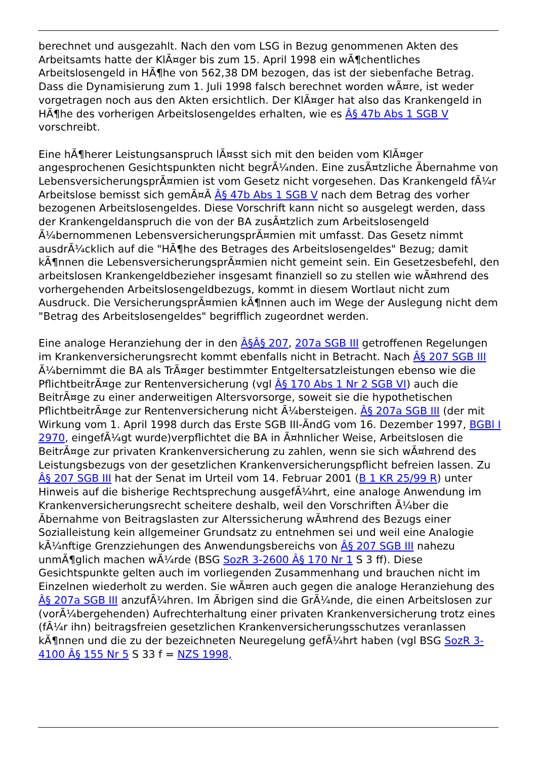berechnet und ausgezahlt. Nach den vom LSG in Bezug genommenen Akten des Arbeitsamts hatte der KlÃ¤ger bis zum 15. April 1998 ein wÃ¶chentliches Arbeitslosengeld in HÃ¶he von 562,38 DM bezogen, das ist der siebenfache Betrag. Dass die Dynamisierung zum 1. Juli 1998 falsch berechnet worden wÃ¤re, ist weder vorgetragen noch aus den Akten ersichtlich. Der KlÃ¤ger hat also das Krankengeld in HÃ¶he des vorherigen Arbeitslosengeldes erhalten, wie es Â§ 47b Abs 1 SGB V vorschreibt.
Eine hÃ¶herer Leistungsanspruch lÃ¤sst sich mit den beiden vom KlÃ¤ger angesprochenen Gesichtspunkten nicht begrÃ¼nden. Eine zusÃ¤tzliche Ãbernahme von LebensversicherungsprÃ¤mien ist vom Gesetz nicht vorgesehen. Das Krankengeld fÃ¼r Arbeitslose bemisst sich gemÃ¤Ã Â§ 47b Abs 1 SGB V nach dem Betrag des vorher bezogenen Arbeitslosengeldes. Diese Vorschrift kann nicht so ausgelegt werden, dass der Krankengeldanspruch die von der BA zusÃ¤tzlich zum Arbeitslosengeld Ã¼bernommenen LebensversicherungsprÃ¤mien mit umfasst. Das Gesetz nimmt ausdrÃ¼cklich auf die "HÃ¶he des Betrages des Arbeitslosengeldes" Bezug; damit kÃ¶nnen die LebensversicherungsprÃ¤mien nicht gemeint sein. Ein Gesetzesbefehl, den arbeitslosen Krankengeldbezieher insgesamt finanziell so zu stellen wie wÃ¤hrend des vorhergehenden Arbeitslosengeldbezugs, kommt in diesem Wortlaut nicht zum Ausdruck. Die VersicherungsprÃ¤mien kÃ¶nnen auch im Wege der Auslegung nicht dem "Betrag des Arbeitslosengeldes" begrifflich zugeordnet werden.
Eine analoge Heranziehung der in den Â§Â§ 207, 207a SGB III getroffenen Regelungen im Krankenversicherungsrecht kommt ebenfalls nicht in Betracht. Nach Â§ 207 SGB III Ã¼bernimmt die BA als TrÃ¤ger bestimmter Entgeltersatzleistungen ebenso wie die PflichtbeitrÃ¤ge zur Rentenversicherung (vgl Â§ 170 Abs 1 Nr 2 SGB VI) auch die BeitrÃ¤ge zu einer anderweitigen Altersvorsorge, soweit sie die hypothetischen PflichtbeitrÃ¤ge zur Rentenversicherung nicht Ã¼bersteigen. Â§ 207a SGB III (der mit Wirkung vom 1. April 1998 durch das Erste SGB III-ÃndG vom 16. Dezember 1997, BGBl I 2970, eingefÃ¼gt wurde)verpflichtet die BA in Ã¤hnlicher Weise, Arbeitslosen die BeitrÃ¤ge zur privaten Krankenversicherung zu zahlen, wenn sie sich wÃ¤hrend des Leistungsbezugs von der gesetzlichen Krankenversicherungspflicht befreien lassen. Zu Â§ 207 SGB III hat der Senat im Urteil vom 14. Februar 2001 (B 1 KR 25/99 R) unter Hinweis auf die bisherige Rechtsprechung ausgefÃ¼hrt, eine analoge Anwendung im Krankenversicherungsrecht scheitere deshalb, weil den Vorschriften Ã¼ber die Ãbernahme von Beitragslasten zur Alterssicherung wÃ¤hrend des Bezugs einer Sozialleistung kein allgemeiner Grundsatz zu entnehmen sei und weil eine Analogie kÃ¼nftige Grenzziehungen des Anwendungsbereichs von Â§ 207 SGB III nahezu unmÃ¶glich machen wÃ¼rde (BSG SozR 3-2600 Â§ 170 Nr 1 S 3 ff). Diese Gesichtspunkte gelten auch im vorliegenden Zusammenhang und brauchen nicht im Einzelnen wiederholt zu werden. Sie wÃ¤ren auch gegen die analoge Heranziehung des Â§ 207a SGB III anzufÃ¼hren. Im Ãbrigen sind die GrÃ¼nde, die einen Arbeitslosen zur (vorÃ¼bergehenden) Aufrechterhaltung einer privaten Krankenversicherung trotz eines (fÃ¼r ihn) beitragsfreien gesetzlichen Krankenversicherungsschutzes veranlassen kÃ¶nnen und die zu der bezeichneten Neuregelung gefÃ¼hrt haben (vgl BSG SozR 3-4100 Â§ 155 Nr 5 S 33 f = NZS 1998,